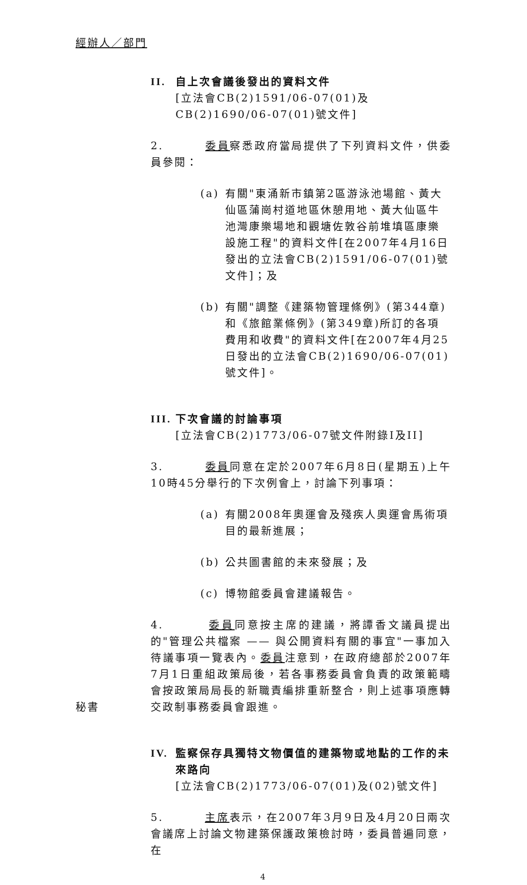經辦人／部門
II. 自上次會議後發出的資料文件
[立法會CB(2)1591/06-07(01)及CB(2)1690/06-07(01)號文件]
2. 委員察悉政府當局提供了下列資料文件，供委員參閱：
(a) 有關"東涌新市鎮第2區游泳池場館、黃大仙區蒲崗村道地區休憩用地、黃大仙區牛池灣康樂場地和觀塘佐敦谷前堆填區康樂設施工程"的資料文件[在2007年4月16日發出的立法會CB(2)1591/06-07(01)號文件]；及
(b) 有關"調整《建築物管理條例》(第344章)和《旅館業條例》(第349章)所訂的各項費用和收費"的資料文件[在2007年4月25日發出的立法會CB(2)1690/06-07(01)號文件]。
III. 下次會議的討論事項
[立法會CB(2)1773/06-07號文件附錄I及II]
3. 委員同意在定於2007年6月8日(星期五)上午10時45分舉行的下次例會上，討論下列事項：
(a) 有關2008年奧運會及殘疾人奧運會馬術項目的最新進展；
(b) 公共圖書館的未來發展；及
(c) 博物館委員會建議報告。
秘書
4. 委員同意按主席的建議，將譚香文議員提出的"管理公共檔案 —— 與公開資料有關的事宜"一事加入待議事項一覽表內。委員注意到，在政府總部於2007年7月1日重組政策局後，若各事務委員會負責的政策範疇會按政策局局長的新職責編排重新整合，則上述事項應轉交政制事務委員會跟進。
IV. 監察保存具獨特文物價值的建築物或地點的工作的未來路向
[立法會CB(2)1773/06-07(01)及(02)號文件]
5. 主席表示，在2007年3月9日及4月20日兩次會議席上討論文物建築保護政策檢討時，委員普遍同意，在
4